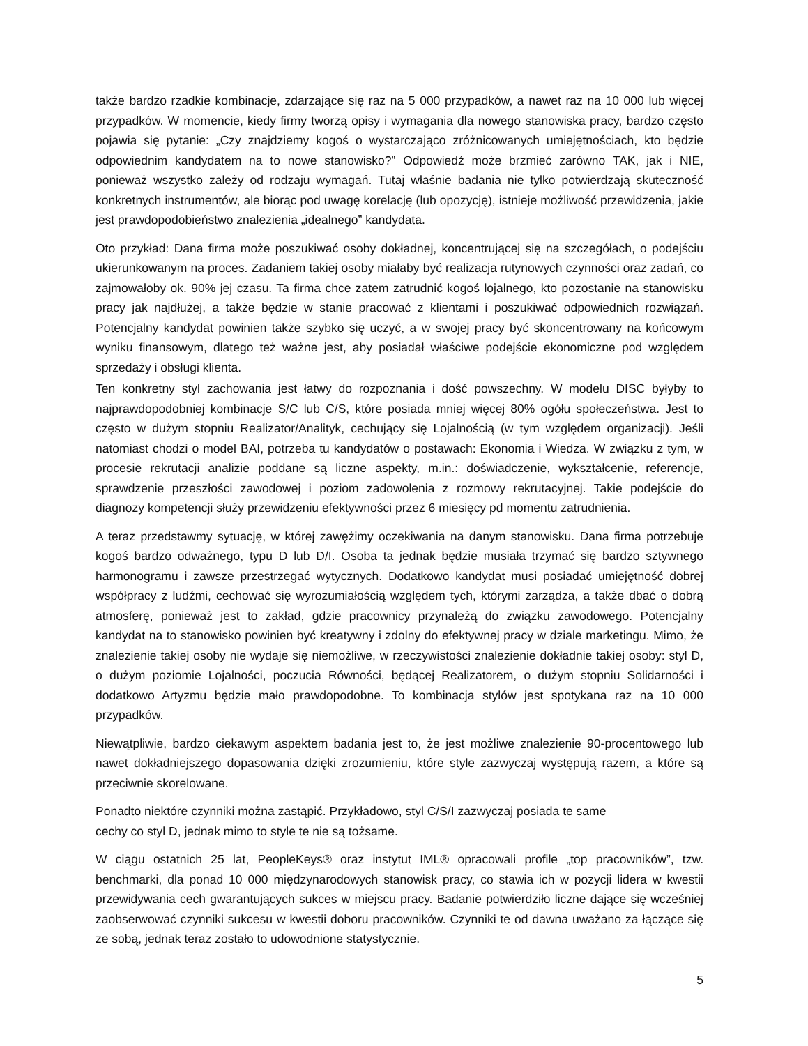także bardzo rzadkie kombinacje, zdarzające się raz na 5 000 przypadków, a nawet raz na 10 000 lub więcej przypadków. W momencie, kiedy firmy tworzą opisy i wymagania dla nowego stanowiska pracy, bardzo często pojawia się pytanie: „Czy znajdziemy kogoś o wystarczająco zróżnicowanych umiejętnościach, kto będzie odpowiednim kandydatem na to nowe stanowisko?” Odpowiedź może brzmieć zarówno TAK, jak i NIE, ponieważ wszystko zależy od rodzaju wymagań. Tutaj właśnie badania nie tylko potwierdzają skuteczność konkretnych instrumentów, ale biorąc pod uwagę korelację (lub opozycję), istnieje możliwość przewidzenia, jakie jest prawdopodobieństwo znalezienia „idealnego” kandydata.
Oto przykład: Dana firma może poszukiwać osoby dokładnej, koncentrującej się na szczegółach, o podejściu ukierunkowanym na proces. Zadaniem takiej osoby miałaby być realizacja rutynowych czynności oraz zadań, co zajmowałoby ok. 90% jej czasu. Ta firma chce zatem zatrudnić kogoś lojalnego, kto pozostanie na stanowisku pracy jak najdłużej, a także będzie w stanie pracować z klientami i poszukiwać odpowiednich rozwiązań. Potencjalny kandydat powinien także szybko się uczyć, a w swojej pracy być skoncentrowany na końcowym wyniku finansowym, dlatego też ważne jest, aby posiadał właściwe podejście ekonomiczne pod względem sprzedaży i obsługi klienta.
Ten konkretny styl zachowania jest łatwy do rozpoznania i dość powszechny. W modelu DISC byłyby to najprawdopodobniej kombinacje S/C lub C/S, które posiada mniej więcej 80% ogółu społeczeństwa. Jest to często w dużym stopniu Realizator/Analityk, cechujący się Lojalnością (w tym względem organizacji). Jeśli natomiast chodzi o model BAI, potrzeba tu kandydatów o postawach: Ekonomia i Wiedza. W związku z tym, w procesie rekrutacji analizie poddane są liczne aspekty, m.in.: doświadczenie, wykształcenie, referencje, sprawdzenie przeszłości zawodowej i poziom zadowolenia z rozmowy rekrutacyjnej. Takie podejście do diagnozy kompetencji służy przewidzeniu efektywności przez 6 miesięcy pd momentu zatrudnienia.
A teraz przedstawmy sytuację, w której zawężimy oczekiwania na danym stanowisku. Dana firma potrzebuje kogoś bardzo odważnego, typu D lub D/I. Osoba ta jednak będzie musiała trzymać się bardzo sztywnego harmonogramu i zawsze przestrzegać wytycznych. Dodatkowo kandydat musi posiadać umiejętność dobrej współpracy z ludźmi, cechować się wyrozumiałością względem tych, którymi zarządza, a także dbać o dobrą atmosferę, ponieważ jest to zakład, gdzie pracownicy przynależą do związku zawodowego. Potencjalny kandydat na to stanowisko powinien być kreatywny i zdolny do efektywnej pracy w dziale marketingu. Mimo, że znalezienie takiej osoby nie wydaje się niemożliwe, w rzeczywistości znalezienie dokładnie takiej osoby: styl D, o dużym poziomie Lojalności, poczucia Równości, będącej Realizatorem, o dużym stopniu Solidarności i dodatkowo Artyzmu będzie mało prawdopodobne. To kombinacja stylów jest spotykana raz na 10 000 przypadków.
Niewątpliwie, bardzo ciekawym aspektem badania jest to, że jest możliwe znalezienie 90-procentowego lub nawet dokładniejszego dopasowania dzięki zrozumieniu, które style zazwyczaj występują razem, a które są przeciwnie skorelowane.
Ponadto niektóre czynniki można zastąpić. Przykładowo, styl C/S/I zazwyczaj posiada te same
cechy co styl D, jednak mimo to style te nie są tożsame.
W ciągu ostatnich 25 lat, PeopleKeys® oraz instytut IML® opracowali profile „top pracowników”, tzw. benchmarki, dla ponad 10 000 międzynarodowych stanowisk pracy, co stawia ich w pozycji lidera w kwestii przewidywania cech gwarantujących sukces w miejscu pracy. Badanie potwierdziło liczne dające się wcześniej zaobserwować czynniki sukcesu w kwestii doboru pracowników. Czynniki te od dawna uważano za łączące się ze sobą, jednak teraz zostało to udowodnione statystycznie.
5